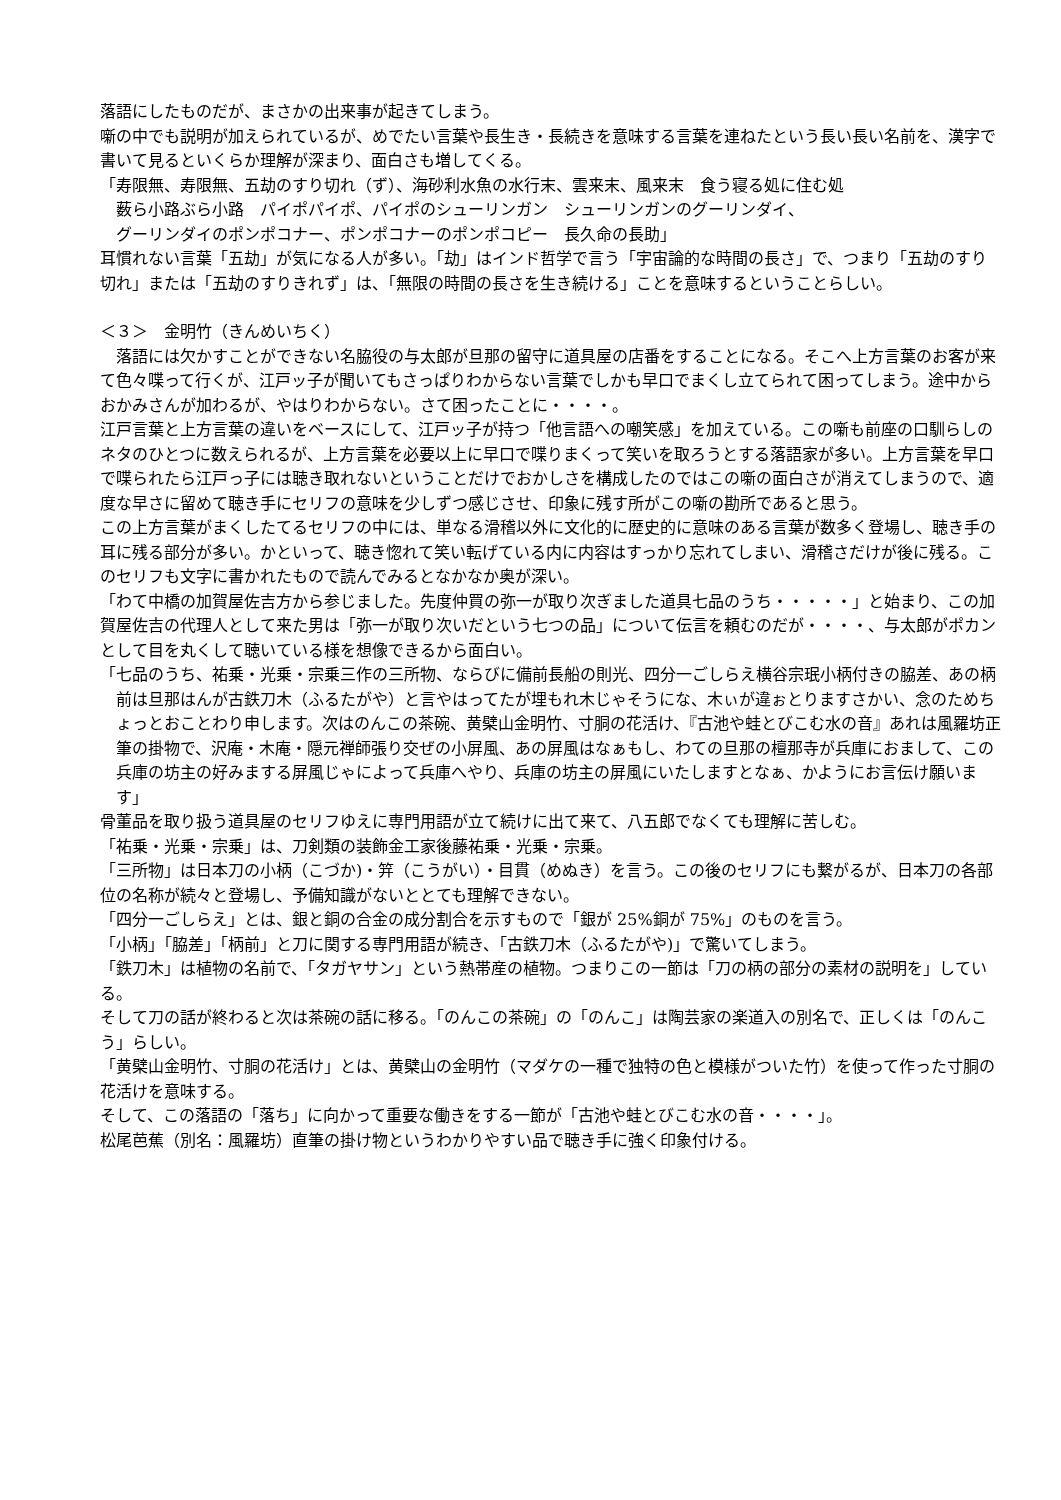落語にしたものだが、まさかの出来事が起きてしまう。
噺の中でも説明が加えられているが、めでたい言葉や長生き・長続きを意味する言葉を連ねたという長い長い名前を、漢字で書いて見るといくらか理解が深まり、面白さも増してくる。
「寿限無、寿限無、五劫のすり切れ（ず）、海砂利水魚の水行末、雲来末、風来末　食う寝る処に住む処
薮ら小路ぶら小路　パイポパイポ、パイポのシューリンガン　シューリンガンのグーリンダイ、
グーリンダイのポンポコナー、ポンポコナーのポンポコピー　長久命の長助」
耳慣れない言葉「五劫」が気になる人が多い。「劫」はインド哲学で言う「宇宙論的な時間の長さ」で、つまり「五劫のすり切れ」または「五劫のすりきれず」は、「無限の時間の長さを生き続ける」ことを意味するということらしい。
＜３＞　金明竹（きんめいちく）
　落語には欠かすことができない名脇役の与太郎が旦那の留守に道具屋の店番をすることになる。そこへ上方言葉のお客が来て色々喋って行くが、江戸ッ子が聞いてもさっぱりわからない言葉でしかも早口でまくし立てられて困ってしまう。途中からおかみさんが加わるが、やはりわからない。さて困ったことに・・・・。
江戸言葉と上方言葉の違いをベースにして、江戸ッ子が持つ「他言語への嘲笑感」を加えている。この噺も前座の口馴らしのネタのひとつに数えられるが、上方言葉を必要以上に早口で喋りまくって笑いを取ろうとする落語家が多い。上方言葉を早口で喋られたら江戸っ子には聴き取れないということだけでおかしさを構成したのではこの噺の面白さが消えてしまうので、適度な早さに留めて聴き手にセリフの意味を少しずつ感じさせ、印象に残す所がこの噺の勘所であると思う。
この上方言葉がまくしたてるセリフの中には、単なる滑稽以外に文化的に歴史的に意味のある言葉が数多く登場し、聴き手の耳に残る部分が多い。かといって、聴き惚れて笑い転げている内に内容はすっかり忘れてしまい、滑稽さだけが後に残る。このセリフも文字に書かれたもので読んでみるとなかなか奥が深い。
「わて中橋の加賀屋佐吉方から参じました。先度仲買の弥一が取り次ぎました道具七品のうち・・・・・」と始まり、この加賀屋佐吉の代理人として来た男は「弥一が取り次いだという七つの品」について伝言を頼むのだが・・・・、与太郎がポカンとして目を丸くして聴いている様を想像できるから面白い。
「七品のうち、祐乗・光乗・宗乗三作の三所物、ならびに備前長船の則光、四分一ごしらえ横谷宗珉小柄付きの脇差、あの柄前は旦那はんが古鉄刀木（ふるたがや）と言やはってたが埋もれ木じゃそうにな、木ぃが違ぉとりますさかい、念のためちょっとおことわり申します。次はのんこの茶碗、黄檗山金明竹、寸胴の花活け、『古池や蛙とびこむ水の音』あれは風羅坊正筆の掛物で、沢庵・木庵・隠元禅師張り交ぜの小屏風、あの屏風はなぁもし、わての旦那の檀那寺が兵庫におまして、この兵庫の坊主の好みまする屏風じゃによって兵庫へやり、兵庫の坊主の屏風にいたしますとなぁ、かようにお言伝け願います」
骨董品を取り扱う道具屋のセリフゆえに専門用語が立て続けに出て来て、八五郎でなくても理解に苦しむ。
「祐乗・光乗・宗乗」は、刀剣類の装飾金工家後藤祐乗・光乗・宗乗。
「三所物」は日本刀の小柄（こづか)・笄（こうがい）・目貫（めぬき）を言う。この後のセリフにも繋がるが、日本刀の各部位の名称が続々と登場し、予備知識がないととても理解できない。
「四分一ごしらえ」とは、銀と銅の合金の成分割合を示すもので「銀が 25%銅が 75%」のものを言う。
「小柄」「脇差」「柄前」と刀に関する専門用語が続き、「古鉄刀木（ふるたがや)」で驚いてしまう。
「鉄刀木」は植物の名前で、「タガヤサン」という熱帯産の植物。つまりこの一節は「刀の柄の部分の素材の説明を」している。
そして刀の話が終わると次は茶碗の話に移る。「のんこの茶碗」の「のんこ」は陶芸家の楽道入の別名で、正しくは「のんこう」らしい。
「黄檗山金明竹、寸胴の花活け」とは、黄檗山の金明竹（マダケの一種で独特の色と模様がついた竹）を使って作った寸胴の花活けを意味する。
そして、この落語の「落ち」に向かって重要な働きをする一節が「古池や蛙とびこむ水の音・・・・」。
松尾芭蕉（別名：風羅坊）直筆の掛け物というわかりやすい品で聴き手に強く印象付ける。